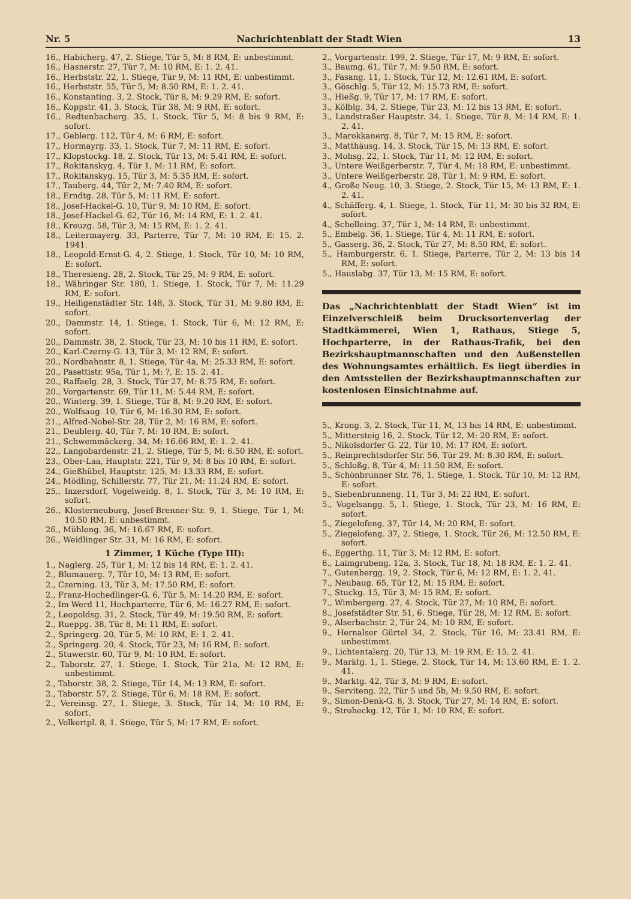Nr. 5 Nachrichtenblatt der Stadt Wien 13
16., Habicherg. 47, 2. Stiege, Tür 5, M: 8 RM, E: unbestimmt.
16., Hasnerstr. 27, Tür 7, M: 10 RM, E: 1. 2. 41.
16., Herbststr. 22, 1. Stiege, Tür 9, M: 11 RM, E: unbestimmt.
16., Herbststr. 55, Tür 5, M: 8.50 RM, E: 1. 2. 41.
16., Konstanting. 3, 2. Stock, Tür 8, M: 9.29 RM, E: sofort.
16., Koppstr. 41, 3. Stock, Tür 38, M: 9 RM, E: sofort.
16., Redtenbacherg. 35, 1. Stock, Tür 5, M: 8 bis 9 RM, E: sofort.
17., Geblerg. 112, Tür 4, M: 6 RM, E: sofort.
17., Hormayrg. 33, 1. Stock, Tür 7, M: 11 RM, E: sofort.
17., Klopstockg. 18, 2. Stock, Tür 13, M: 5.41 RM, E: sofort.
17., Rokitanskyg. 4, Tür 1, M: 11 RM, E: sofort.
17., Rokitanskyg. 15, Tür 3, M: 5.35 RM, E: sofort.
17., Tauberg. 44, Tür 2, M: 7.40 RM, E: sofort.
18., Erndtg. 28, Tür 5, M: 11 RM, E: sofort.
18., Josef-Hackel-G. 10, Tür 9, M: 10 RM, E: sofort.
18., Josef-Hackel-G. 62, Tür 16, M: 14 RM, E: 1. 2. 41.
18., Kreuzg. 58, Tür 3, M: 15 RM, E: 1. 2. 41.
18., Leitermayerg. 33, Parterre, Tür 7, M: 10 RM, E: 15. 2. 1941.
18., Leopold-Ernst-G. 4, 2. Stiege, 1. Stock, Tür 10, M: 10 RM, E: sofort.
18., Theresieng. 28, 2. Stock, Tür 25, M: 9 RM, E: sofort.
18., Währinger Str. 180, 1. Stiege, 1. Stock, Tür 7, M: 11.29 RM, E: sofort.
19., Heiligenstädter Str. 148, 3. Stock, Tür 31, M: 9.80 RM, E: sofort.
20., Dammstr. 14, 1. Stiege, 1. Stock, Tür 6, M: 12 RM, E: sofort.
20., Dammstr. 38, 2. Stock, Tür 23, M: 10 bis 11 RM, E: sofort.
20., Karl-Czerny-G. 13, Tür 3, M: 12 RM, E: sofort.
20., Nordbahnstr. 8, 1. Stiege, Tür 4a, M: 25.33 RM, E: sofort.
20., Pasettistr. 95a, Tür 1, M: ?, E: 15. 2. 41.
20., Raffaelg. 28, 3. Stock, Tür 27, M: 8.75 RM, E: sofort.
20., Vorgartenstr. 69, Tür 11, M: 5.44 RM, E: sofort.
20., Winterg. 39, 1. Stiege, Tür 8, M: 9.20 RM, E: sofort.
20., Wolfsaug. 10, Tür 6, M: 16.30 RM, E: sofort.
21., Alfred-Nobel-Str. 28, Tür 2, M: 16 RM, E: sofort.
21., Deublerg. 40, Tür 7, M: 10 RM, E: sofort.
21., Schwemmäckerg. 34, M: 16.66 RM, E: 1. 2. 41.
22., Langobardenstr. 21, 2. Stiege, Tür 5, M: 6.50 RM, E: sofort.
23., Ober-Laa, Hauptstr. 221, Tür 9, M: 8 bis 10 RM, E: sofort.
24., Gießhübel, Hauptstr. 125, M: 13.33 RM, E: sofort.
24., Mödling, Schillerstr. 77, Tür 21, M: 11.24 RM, E: sofort.
25., Inzersdorf, Vogelweidg. 8, 1. Stock, Tür 3, M: 10 RM, E: sofort.
26., Klosterneuburg, Josef-Brenner-Str. 9, 1. Stiege, Tür 1, M: 10.50 RM, E: unbestimmt.
26., Mühleng. 36, M: 16.67 RM, E: sofort.
26., Weidlinger Str. 31, M: 16 RM, E: sofort.
1 Zimmer, 1 Küche (Type III):
1., Naglerg. 25, Tür 1, M: 12 bis 14 RM, E: 1. 2. 41.
2., Blumauerg. 7, Tür 10, M: 13 RM, E: sofort.
2., Czerning. 13, Tür 3, M: 17.50 RM, E: sofort.
2., Franz-Hochedlinger-G. 6, Tür 5, M: 14.20 RM, E: sofort.
2., Im Werd 11, Hochparterre, Tür 6, M: 16.27 RM, E: sofort.
2., Leopoldsg. 31, 2. Stock, Tür 49, M: 19.50 RM, E: sofort.
2., Rueppg. 38, Tür 8, M: 11 RM, E: sofort.
2., Springerg. 20, Tür 5, M: 10 RM, E: 1. 2. 41.
2., Springerg. 20, 4. Stock, Tür 23, M: 16 RM, E: sofort.
2., Stuwerstr. 60, Tür 9, M: 10 RM, E: sofort.
2., Taborstr. 27, 1. Stiege, 1. Stock, Tür 21a, M: 12 RM, E: unbestimmt.
2., Taborstr. 38, 2. Stiege, Tür 14, M: 13 RM, E: sofort.
2., Taborstr. 57, 2. Stiege, Tür 6, M: 18 RM, E: sofort.
2., Vereinsg. 27, 1. Stiege, 3. Stock, Tür 14, M: 10 RM, E: sofort.
2., Volkertpl. 8, 1. Stiege, Tür 5, M: 17 RM, E: sofort.
2., Vorgartenstr. 199, 2. Stiege, Tür 17, M: 9 RM, E: sofort.
3., Baumg. 61, Tür 7, M: 9.50 RM, E: sofort.
3., Fasang. 11, 1. Stock, Tür 12, M: 12.61 RM, E: sofort.
3., Göschlg. 5, Tür 12, M: 15.73 RM, E: sofort.
3., Hießg. 9, Tür 17, M: 17 RM, E: sofort.
3., Kölblg. 34, 2. Stiege, Tür 23, M: 12 bis 13 RM, E: sofort.
3., Landstraßer Hauptstr. 34, 1. Stiege, Tür 8, M: 14 RM, E: 1. 2. 41.
3., Marokkanerg. 8, Tür 7, M: 15 RM, E: sofort.
3., Matthäusg. 14, 3. Stock, Tür 15, M: 13 RM, E: sofort.
3., Mohsg. 22, 1. Stock, Tür 11, M: 12 RM, E: sofort.
3., Untere Weißgerberstr. 7, Tür 4, M: 18 RM, E: unbestimmt.
3., Untere Weißgerberstr. 28, Tür 1, M: 9 RM, E: sofort.
4., Große Neug. 10, 3. Stiege, 2. Stock, Tür 15, M: 13 RM, E: 1. 2. 41.
4., Schäfferg. 4, 1. Stiege, 1. Stock, Tür 11, M: 30 bis 32 RM, E: sofort.
4., Schelleing. 37, Tür 1, M: 14 RM, E: unbestimmt.
5., Embelg. 36, 1. Stiege, Tür 4, M: 11 RM, E: sofort.
5., Gasserg. 36, 2. Stock, Tür 27, M: 8.50 RM, E: sofort.
5., Hamburgerstr. 6, 1. Stiege, Parterre, Tür 2, M: 13 bis 14 RM, E: sofort.
5., Hauslabg. 37, Tür 13, M: 15 RM, E: sofort.
Das „Nachrichtenblatt der Stadt Wien“ ist im Einzelverschleiß beim Drucksortenverlag der Stadtkämmerei, Wien 1, Rathaus, Stiege 5, Hochparterre, in der Rathaus-Trafik, bei den Bezirkshauptmannschaften und den Außenstellen des Wohnungsamtes erhältlich. Es liegt überdies in den Amtsstellen der Bezirkshauptmannschaften zur kostenlosen Einsichtnahme auf.
5., Krong. 3, 2. Stock, Tür 11, M, 13 bis 14 RM, E: unbestimmt.
5., Mittersteig 16, 2. Stock, Tür 12, M: 20 RM, E: sofort.
5., Nikolsdorfer G. 22, Tür 10, M: 17 RM, E: sofort.
5., Reinprechtsdorfer Str. 56, Tür 29, M: 8.30 RM, E: sofort.
5., Schloßg. 8, Tür 4, M: 11.50 RM, E: sofort.
5., Schönbrunner Str. 76, 1. Stiege, 1. Stock, Tür 10, M: 12 RM, E: sofort.
5., Siebenbrunneng. 11, Tür 3, M: 22 RM, E: sofort.
5., Vogelsangg. 5, 1. Stiege, 1. Stock, Tür 23, M: 16 RM, E: sofort.
5., Ziegelofeng. 37, Tür 14, M: 20 RM, E: sofort.
5., Ziegelofeng. 37, 2. Stiege, 1. Stock, Tür 26, M: 12.50 RM, E: sofort.
6., Eggerthg. 11, Tür 3, M: 12 RM, E: sofort.
6., Laimgrubeng. 12a, 3. Stock, Tür 18, M: 18 RM, E: 1. 2. 41.
7., Gutenbergg. 19, 2. Stock, Tür 6, M: 12 RM, E: 1. 2. 41.
7., Neubaug. 65, Tür 12, M: 15 RM, E: sofort.
7., Stuckg. 15, Tür 3, M: 15 RM, E: sofort.
7., Wimbergerg. 27, 4. Stock, Tür 27, M: 10 RM, E: sofort.
8., Josefstädter Str. 51, 6. Stiege, Tür 28, M: 12 RM, E: sofort.
9., Alserbachstr. 2, Tür 24, M: 10 RM, E: sofort.
9., Hernalser Gürtel 34, 2. Stock, Tür 16, M: 23.41 RM, E: unbestimmt.
9., Lichtentalerg. 20, Tür 13, M: 19 RM, E: 15. 2. 41.
9., Marktg. 1, 1. Stiege, 2. Stock, Tür 14, M: 13.60 RM, E: 1. 2. 41.
9., Marktg. 42, Tür 3, M: 9 RM, E: sofort.
9., Serviteng. 22, Tür 5 und 5b, M: 9.50 RM, E: sofort.
9., Simon-Denk-G. 8, 3. Stock, Tür 27, M: 14 RM, E: sofort.
9., Stroheckg. 12, Tür 1, M: 10 RM, E: sofort.